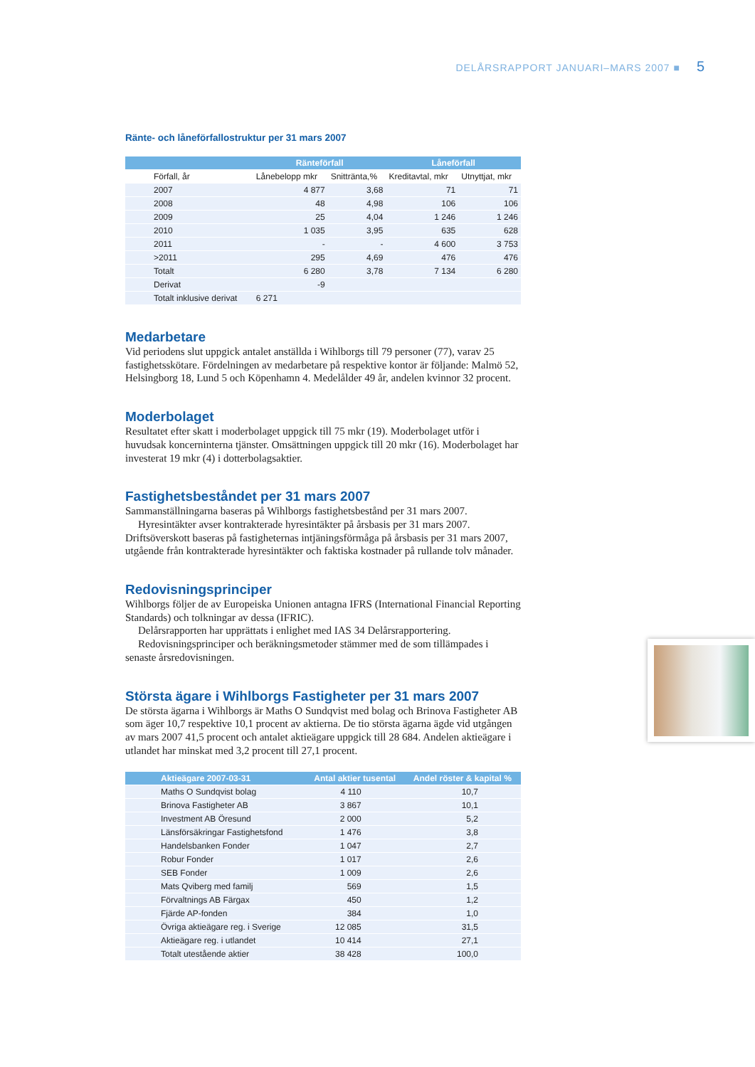DELÅRSRAPPORT JANUARI–MARS 2007 ■ 5
Ränte- och låneförfallostruktur per 31 mars 2007
| | Ränteförfall | | Låneförfall | |
| --- | --- | --- | --- | --- |
| Förfall, år | Lånebelopp mkr | Snittränta,% | Kreditavtal, mkr | Utnyttjat, mkr |
| 2007 | 4 877 | 3,68 | 71 | 71 |
| 2008 | 48 | 4,98 | 106 | 106 |
| 2009 | 25 | 4,04 | 1 246 | 1 246 |
| 2010 | 1 035 | 3,95 | 635 | 628 |
| 2011 | - | - | 4 600 | 3 753 |
| >2011 | 295 | 4,69 | 476 | 476 |
| Totalt | 6 280 | 3,78 | 7 134 | 6 280 |
| Derivat | -9 | | | |
| Totalt inklusive derivat | 6 271 | | | |
Medarbetare
Vid periodens slut uppgick antalet anställda i Wihlborgs till 79 personer (77), varav 25 fastighetsskötare. Fördelningen av medarbetare på respektive kontor är följande: Malmö 52, Helsingborg 18, Lund 5 och Köpenhamn 4. Medelålder 49 år, andelen kvinnor 32 procent.
Moderbolaget
Resultatet efter skatt i moderbolaget uppgick till 75 mkr (19). Moderbolaget utför i huvudsak koncerninterna tjänster. Omsättningen uppgick till 20 mkr (16). Moderbolaget har investerat 19 mkr (4) i dotterbolagsaktier.
Fastighetsbeståndet per 31 mars 2007
Sammanställningarna baseras på Wihlborgs fastighetsbestånd per 31 mars 2007.
Hyresintäkter avser kontrakterade hyresintäkter på årsbasis per 31 mars 2007. Driftsöverskott baseras på fastigheternas intjäningsförmåga på årsbasis per 31 mars 2007, utgående från kontrakterade hyresintäkter och faktiska kostnader på rullande tolv månader.
Redovisningsprinciper
Wihlborgs följer de av Europeiska Unionen antagna IFRS (International Financial Reporting Standards) och tolkningar av dessa (IFRIC).
Delårsrapporten har upprättats i enlighet med IAS 34 Delårsrapportering.
Redovisningsprinciper och beräkningsmetoder stämmer med de som tillämpades i senaste årsredovisningen.
Största ägare i Wihlborgs Fastigheter per 31 mars 2007
De största ägarna i Wihlborgs är Maths O Sundqvist med bolag och Brinova Fastigheter AB som äger 10,7 respektive 10,1 procent av aktierna. De tio största ägarna ägde vid utgången av mars 2007 41,5 procent och antalet aktieägare uppgick till 28 684. Andelen aktieägare i utlandet har minskat med 3,2 procent till 27,1 procent.
| Aktieägare 2007-03-31 | Antal aktier tusental | Andel röster & kapital % |
| --- | --- | --- |
| Maths O Sundqvist bolag | 4 110 | 10,7 |
| Brinova Fastigheter AB | 3 867 | 10,1 |
| Investment AB Öresund | 2 000 | 5,2 |
| Länsförsäkringar Fastighetsfond | 1 476 | 3,8 |
| Handelsbanken Fonder | 1 047 | 2,7 |
| Robur Fonder | 1 017 | 2,6 |
| SEB Fonder | 1 009 | 2,6 |
| Mats Qviberg med familj | 569 | 1,5 |
| Förvaltnings AB Färgax | 450 | 1,2 |
| Fjärde AP-fonden | 384 | 1,0 |
| Övriga aktieägare reg. i Sverige | 12 085 | 31,5 |
| Aktieägare reg. i utlandet | 10 414 | 27,1 |
| Totalt utestående aktier | 38 428 | 100,0 |